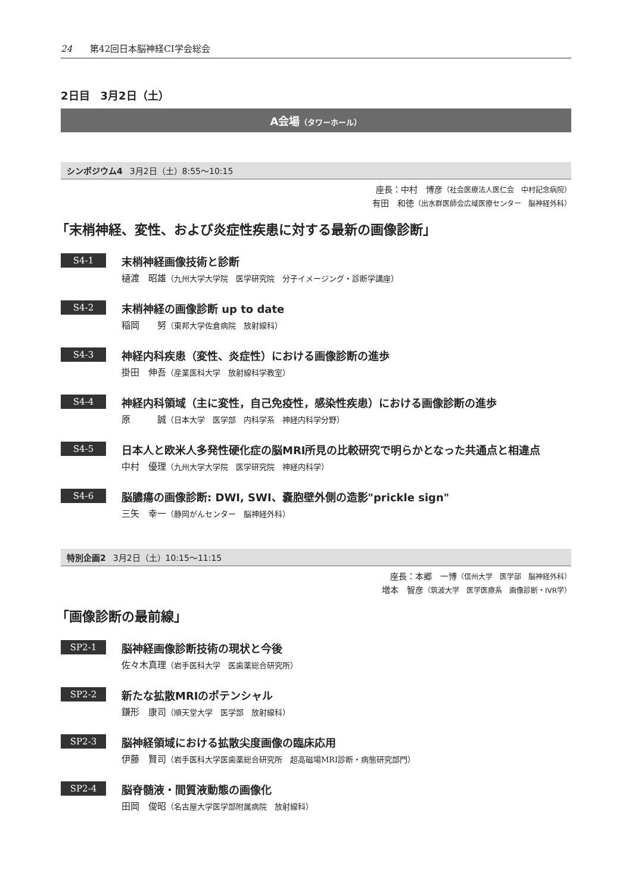24 第42回日本脳神経CI学会総会
2日目　3月2日（土）
A会場（タワーホール）
シンポジウム4 3月2日（土）8:55〜10:15
座長：中村　博彦（社会医療法人医仁会　中村記念病院）
有田　和徳（出水群医師会広域医療センター　脳神経外科）
「末梢神経、変性、および炎症性疾患に対する最新の画像診断」
S4-1
末梢神経画像技術と診断
樋渡　昭雄（九州大学大学院　医学研究院　分子イメージング・診断学講座）
S4-2
末梢神経の画像診断 up to date
稲岡　　努（東邦大学佐倉病院　放射線科）
S4-3
神経内科疾患（変性、炎症性）における画像診断の進歩
掛田　伸吾（産業医科大学　放射線科学教室）
S4-4
神経内科領域（主に変性，自己免疫性，感染性疾患）における画像診断の進歩
原　　　誠（日本大学　医学部　内科学系　神経内科学分野）
S4-5
日本人と欧米人多発性硬化症の脳MRI所見の比較研究で明らかとなった共通点と相違点
中村　優理（九州大学大学院　医学研究院　神経内科学）
S4-6
脳膿瘍の画像診断: DWI, SWI、嚢胞壁外側の造影"prickle sign"
三矢　幸一（静岡がんセンター　脳神経外科）
特別企画2 3月2日（土）10:15〜11:15
座長：本郷　一博（信州大学　医学部　脳神経外科）
増本　智彦（筑波大学　医学医療系　画像診断・IVR学）
「画像診断の最前線」
SP2-1
脳神経画像診断技術の現状と今後
佐々木真理（岩手医科大学　医歯薬総合研究所）
SP2-2
新たな拡散MRIのポテンシャル
鎌形　康司（順天堂大学　医学部　放射線科）
SP2-3
脳神経領域における拡散尖度画像の臨床応用
伊藤　賢司（岩手医科大学医歯薬総合研究所　超高磁場MRI診断・病態研究部門）
SP2-4
脳脊髄液・間質液動態の画像化
田岡　俊昭（名古屋大学医学部附属病院　放射線科）